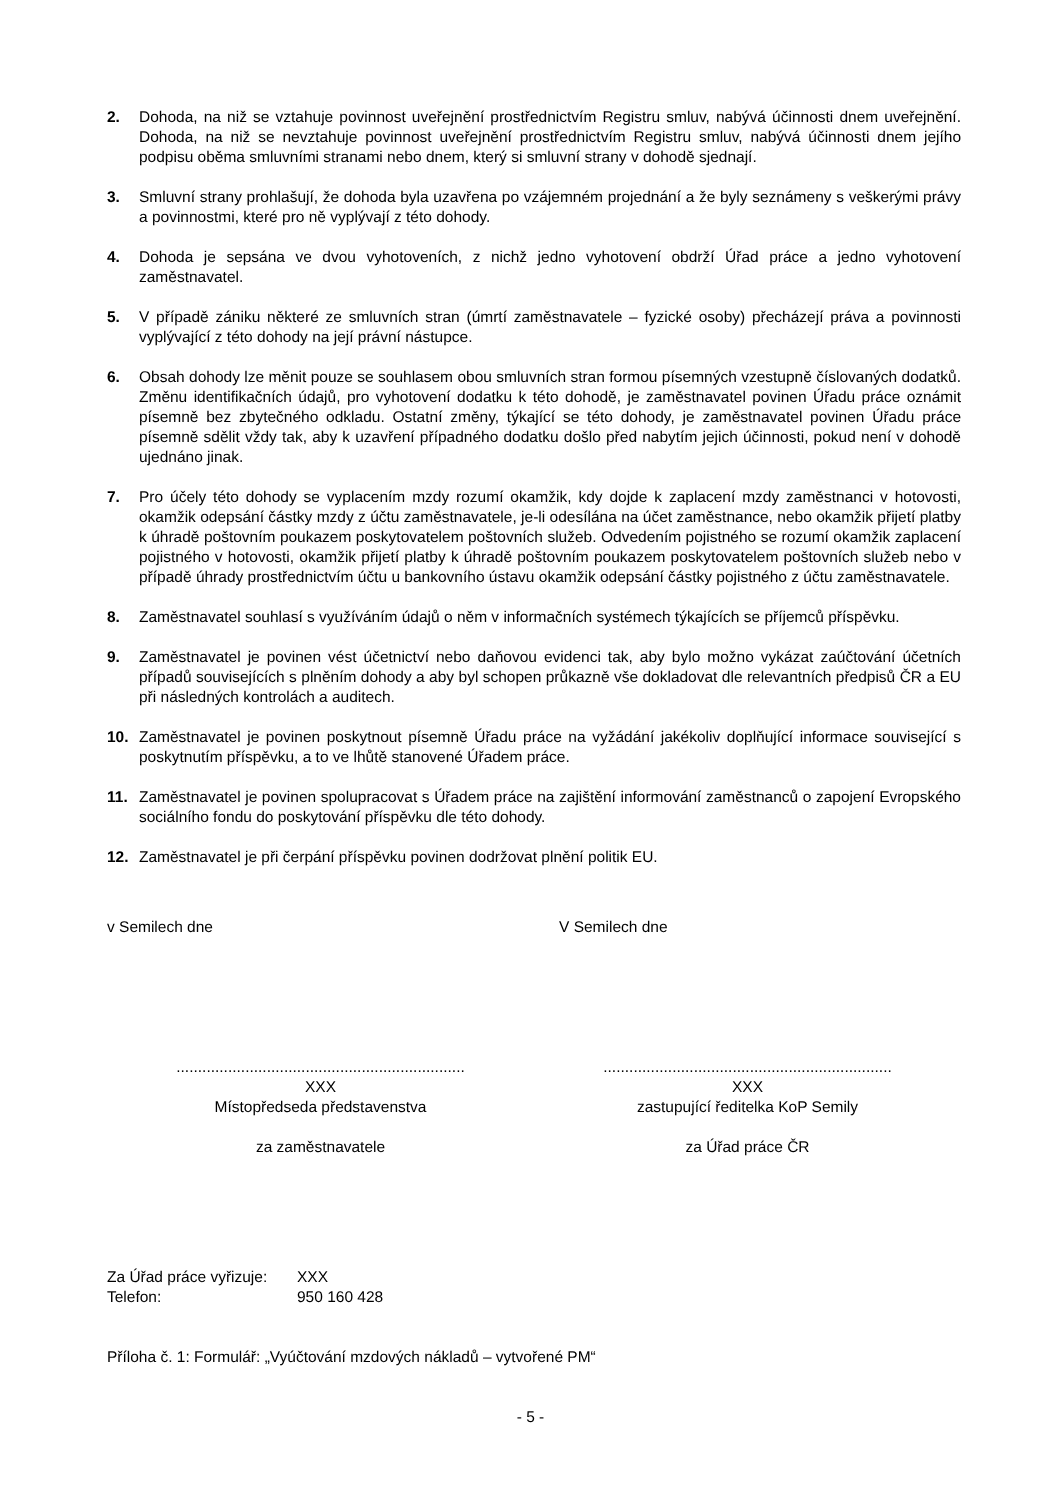2. Dohoda, na niž se vztahuje povinnost uveřejnění prostřednictvím Registru smluv, nabývá účinnosti dnem uveřejnění. Dohoda, na niž se nevztahuje povinnost uveřejnění prostřednictvím Registru smluv, nabývá účinnosti dnem jejího podpisu oběma smluvními stranami nebo dnem, který si smluvní strany v dohodě sjednají.
3. Smluvní strany prohlašují, že dohoda byla uzavřena po vzájemném projednání a že byly seznámeny s veškerými právy a povinnostmi, které pro ně vyplývají z této dohody.
4. Dohoda je sepsána ve dvou vyhotoveních, z nichž jedno vyhotovení obdrží Úřad práce a jedno vyhotovení zaměstnavatel.
5. V případě zániku některé ze smluvních stran (úmrtí zaměstnavatele – fyzické osoby) přecházejí práva a povinnosti vyplývající z této dohody na její právní nástupce.
6. Obsah dohody lze měnit pouze se souhlasem obou smluvních stran formou písemných vzestupně číslovaných dodatků. Změnu identifikačních údajů, pro vyhotovení dodatku k této dohodě, je zaměstnavatel povinen Úřadu práce oznámit písemně bez zbytečného odkladu. Ostatní změny, týkající se této dohody, je zaměstnavatel povinen Úřadu práce písemně sdělit vždy tak, aby k uzavření případného dodatku došlo před nabytím jejich účinnosti, pokud není v dohodě ujednáno jinak.
7. Pro účely této dohody se vyplacením mzdy rozumí okamžik, kdy dojde k zaplacení mzdy zaměstnanci v hotovosti, okamžik odepsání částky mzdy z účtu zaměstnavatele, je-li odesílána na účet zaměstnance, nebo okamžik přijetí platby k úhradě poštovním poukazem poskytovatelem poštovních služeb. Odvedením pojistného se rozumí okamžik zaplacení pojistného v hotovosti, okamžik přijetí platby k úhradě poštovním poukazem poskytovatelem poštovních služeb nebo v případě úhrady prostřednictvím účtu u bankovního ústavu okamžik odepsání částky pojistného z účtu zaměstnavatele.
8. Zaměstnavatel souhlasí s využíváním údajů o něm v informačních systémech týkajících se příjemců příspěvku.
9. Zaměstnavatel je povinen vést účetnictví nebo daňovou evidenci tak, aby bylo možno vykázat zaúčtování účetních případů souvisejících s plněním dohody a aby byl schopen průkazně vše dokladovat dle relevantních předpisů ČR a EU při následných kontrolách a auditech.
10. Zaměstnavatel je povinen poskytnout písemně Úřadu práce na vyžádání jakékoliv doplňující informace související s poskytnutím příspěvku, a to ve lhůtě stanovené Úřadem práce.
11. Zaměstnavatel je povinen spolupracovat s Úřadem práce na zajištění informování zaměstnanců o zapojení Evropského sociálního fondu do poskytování příspěvku dle této dohody.
12. Zaměstnavatel je při čerpání příspěvku povinen dodržovat plnění politik EU.
v Semilech dne V Semilech dne
...................................................................
XXX
Místopředseda představenstva
za zaměstnavatele
...................................................................
XXX
zastupující ředitelka KoP Semily
za Úřad práce ČR
Za Úřad práce vyřizuje: XXX Telefon: 950 160 428
Příloha č. 1: Formulář: „Vyúčtování mzdových nákladů – vytvořené PM“
- 5 -